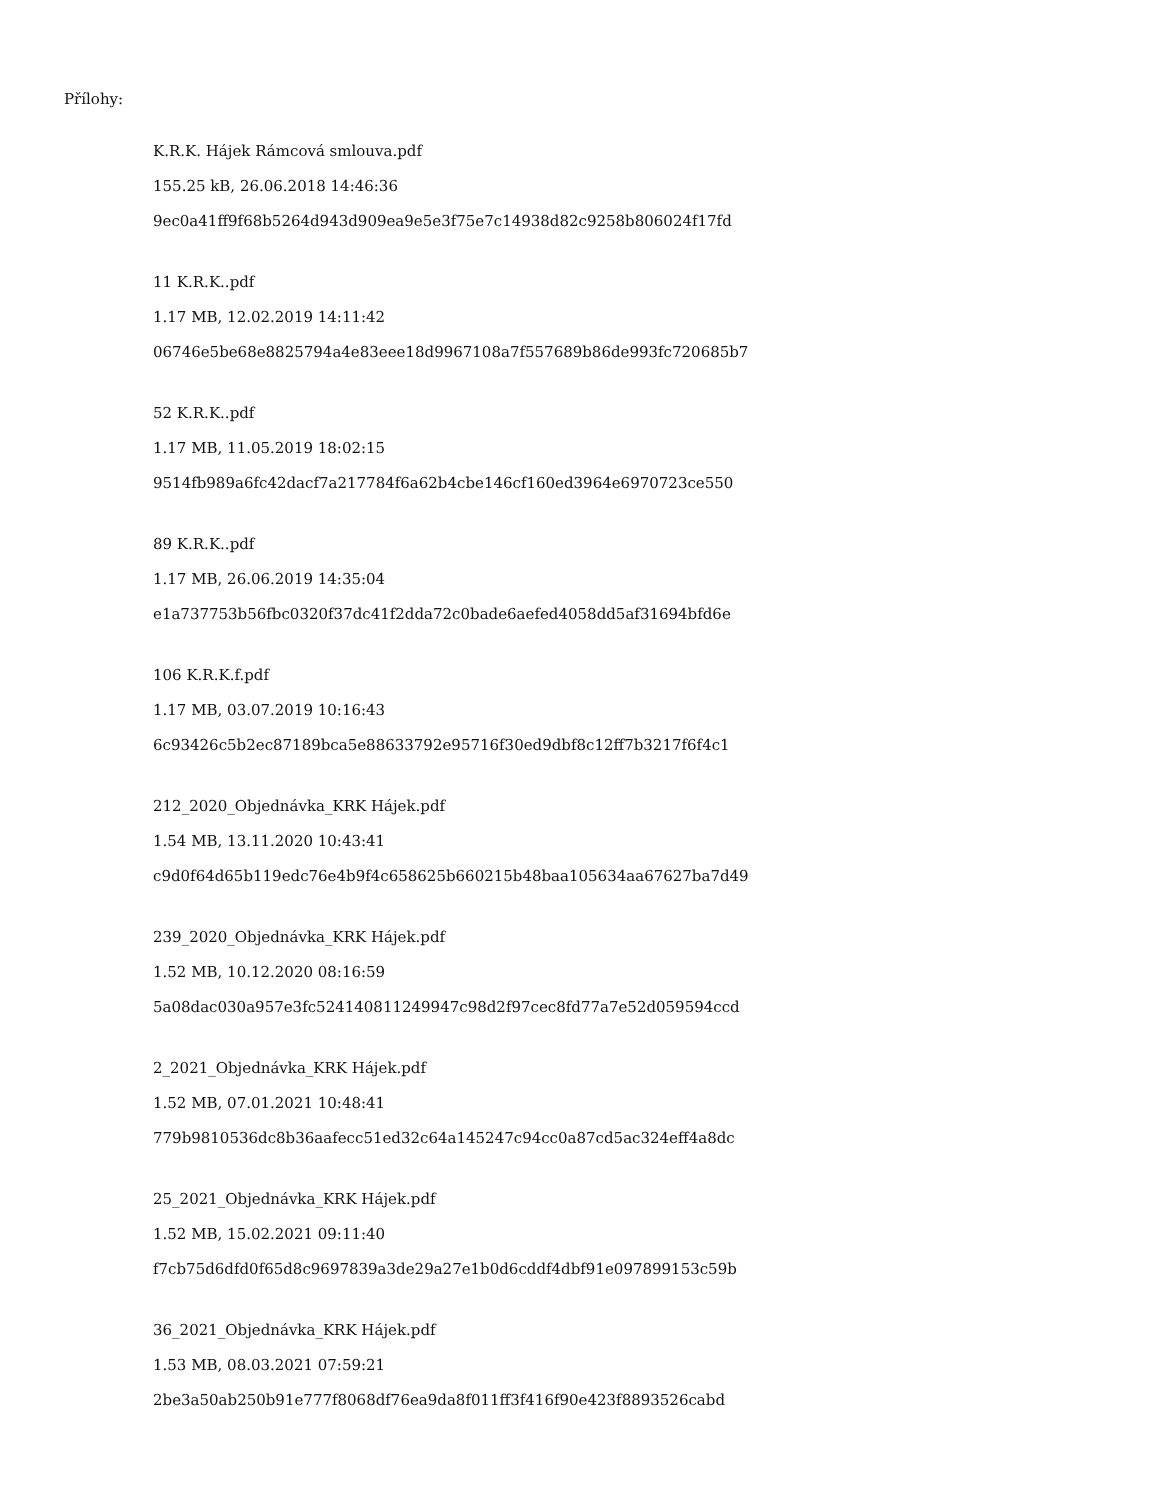Přílohy:
K.R.K. Hájek Rámcová smlouva.pdf
155.25 kB, 26.06.2018 14:46:36
9ec0a41ff9f68b5264d943d909ea9e5e3f75e7c14938d82c9258b806024f17fd
11 K.R.K..pdf
1.17 MB, 12.02.2019 14:11:42
06746e5be68e8825794a4e83eee18d9967108a7f557689b86de993fc720685b7
52 K.R.K..pdf
1.17 MB, 11.05.2019 18:02:15
9514fb989a6fc42dacf7a217784f6a62b4cbe146cf160ed3964e6970723ce550
89 K.R.K..pdf
1.17 MB, 26.06.2019 14:35:04
e1a737753b56fbc0320f37dc41f2dda72c0bade6aefed4058dd5af31694bfd6e
106 K.R.K.f.pdf
1.17 MB, 03.07.2019 10:16:43
6c93426c5b2ec87189bca5e88633792e95716f30ed9dbf8c12ff7b3217f6f4c1
212_2020_Objednávka_KRK Hájek.pdf
1.54 MB, 13.11.2020 10:43:41
c9d0f64d65b119edc76e4b9f4c658625b660215b48baa105634aa67627ba7d49
239_2020_Objednávka_KRK Hájek.pdf
1.52 MB, 10.12.2020 08:16:59
5a08dac030a957e3fc524140811249947c98d2f97cec8fd77a7e52d059594ccd
2_2021_Objednávka_KRK Hájek.pdf
1.52 MB, 07.01.2021 10:48:41
779b9810536dc8b36aafecc51ed32c64a145247c94cc0a87cd5ac324eff4a8dc
25_2021_Objednávka_KRK Hájek.pdf
1.52 MB, 15.02.2021 09:11:40
f7cb75d6dfd0f65d8c9697839a3de29a27e1b0d6cddf4dbf91e097899153c59b
36_2021_Objednávka_KRK Hájek.pdf
1.53 MB, 08.03.2021 07:59:21
2be3a50ab250b91e777f8068df76ea9da8f011ff3f416f90e423f8893526cabd